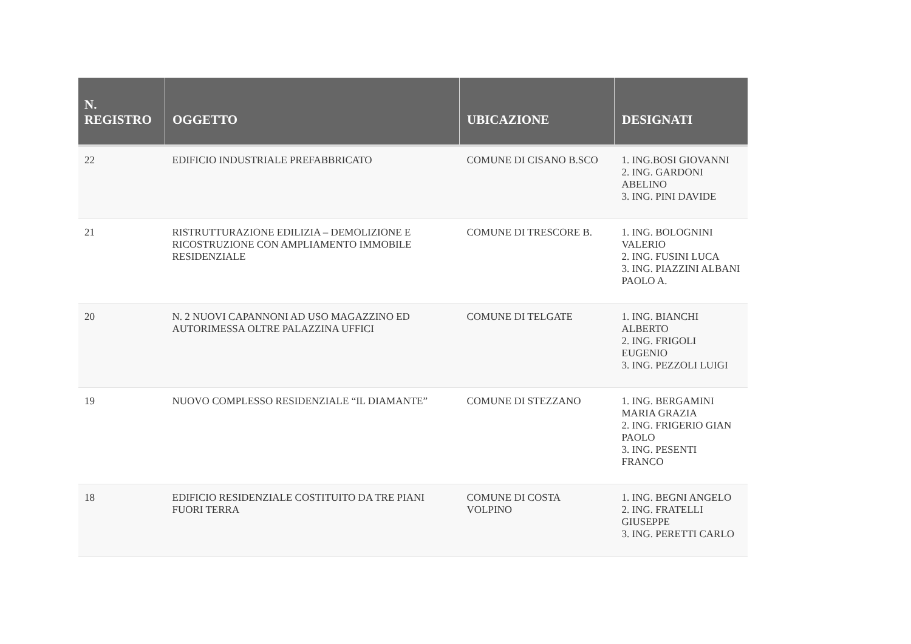| N. REGISTRO | OGGETTO | UBICAZIONE | DESIGNATI |
| --- | --- | --- | --- |
| 22 | EDIFICIO INDUSTRIALE PREFABBRICATO | COMUNE DI CISANO B.SCO | 1. ING.BOSI GIOVANNI 2. ING. GARDONI ABELINO 3. ING. PINI DAVIDE |
| 21 | RISTRUTTURAZIONE EDILIZIA – DEMOLIZIONE E RICOSTRUZIONE CON AMPLIAMENTO IMMOBILE RESIDENZIALE | COMUNE DI TRESCORE B. | 1. ING. BOLOGNINI VALERIO 2. ING. FUSINI LUCA 3. ING. PIAZZINI ALBANI PAOLO A. |
| 20 | N. 2 NUOVI CAPANNONI AD USO MAGAZZINO ED AUTORIMESSA OLTRE PALAZZINA UFFICI | COMUNE DI TELGATE | 1. ING. BIANCHI ALBERTO 2. ING. FRIGOLI EUGENIO 3. ING. PEZZOLI LUIGI |
| 19 | NUOVO COMPLESSO RESIDENZIALE “IL DIAMANTE” | COMUNE DI STEZZANO | 1. ING. BERGAMINI MARIA GRAZIA 2. ING. FRIGERIO GIAN PAOLO 3. ING. PESENTI FRANCO |
| 18 | EDIFICIO RESIDENZIALE COSTITUITO DA TRE PIANI FUORI TERRA | COMUNE DI COSTA VOLPINO | 1. ING. BEGNI ANGELO 2. ING. FRATELLI GIUSEPPE 3. ING. PERETTI CARLO |